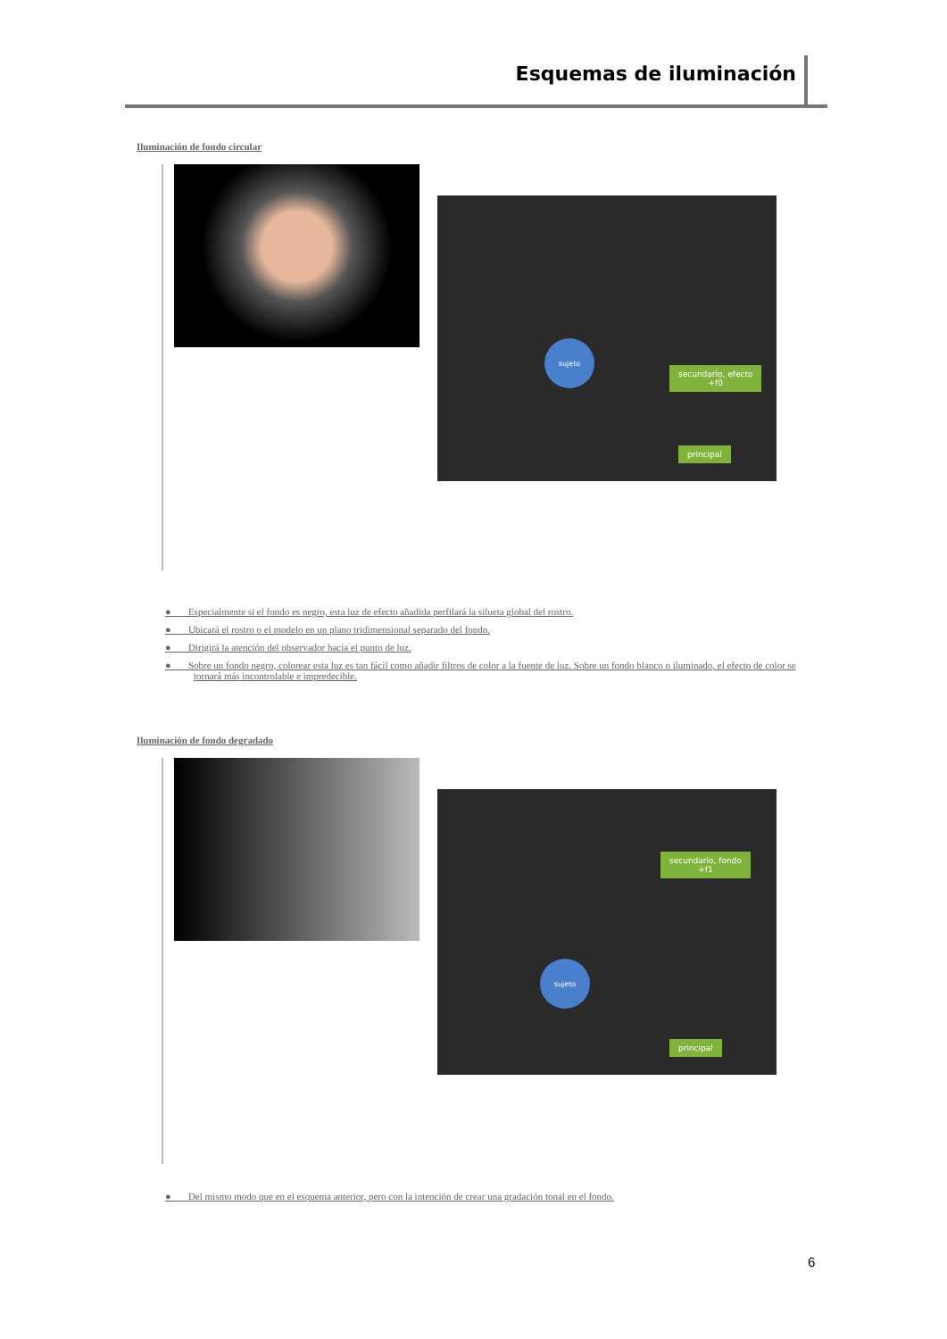Esquemas de iluminación
Iluminación de fondo circular
sujeto
secundario, efecto
+f0
principal
● Especialmente si el fondo es negro, esta luz de efecto añadida perfilará la silueta global del rostro.
● Ubicará el rostro o el modelo en un plano tridimensional separado del fondo.
● Dirigirá la atención del observador hacia el punto de luz.
● Sobre un fondo negro, colorear esta luz es tan fácil como añadir filtros de color a la fuente de luz. Sobre un fondo blanco o iluminado, el efecto de color se tornará más incontrolable e impredecible.
Iluminación de fondo degradado
sujeto
secundario, fondo
+f1
principal
● Del mismo modo que en el esquema anterior, pero con la intención de crear una gradación tonal en el fondo.
6